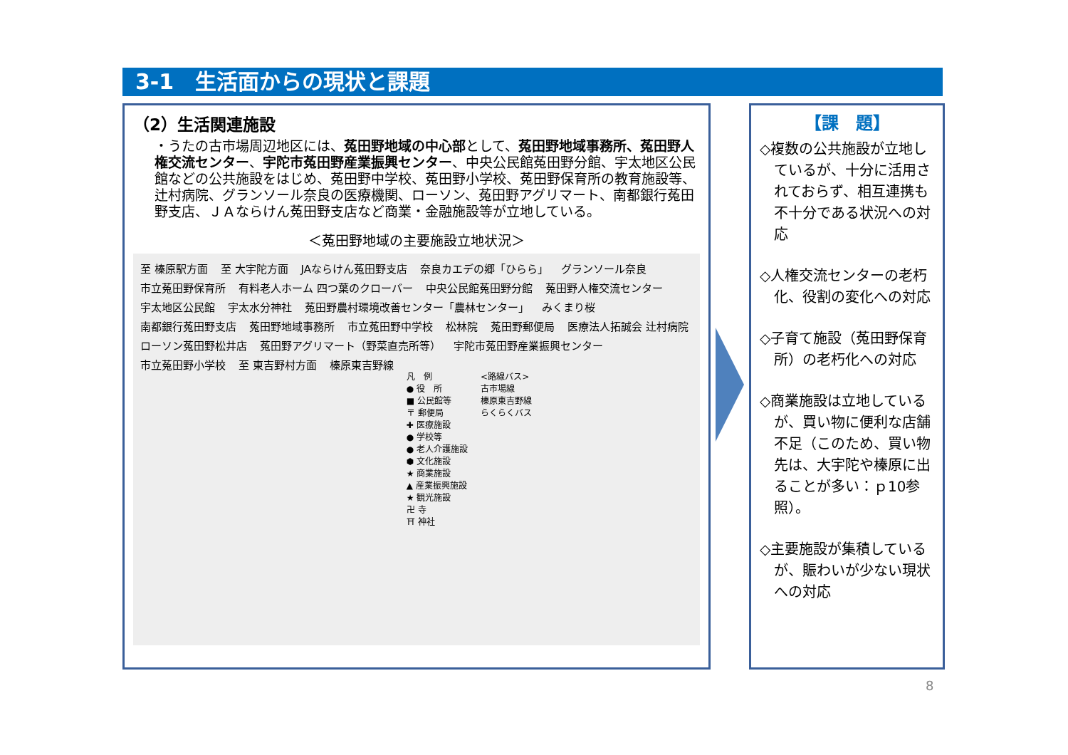3-1　生活面からの現状と課題
（2）生活関連施設
・うたの古市場周辺地区には、菟田野地域の中心部として、菟田野地域事務所、菟田野人権交流センター、宇陀市菟田野産業振興センター、中央公民館菟田野分館、宇太地区公民館などの公共施設をはじめ、菟田野中学校、菟田野小学校、菟田野保育所の教育施設等、辻村病院、グランソール奈良の医療機関、ローソン、菟田野アグリマート、南都銀行菟田野支店、ＪＡならけん菟田野支店など商業・金融施設等が立地している。
＜菟田野地域の主要施設立地状況＞
至 榛原駅方面 至 大宇陀方面 JAならけん菟田野支店 奈良カエデの郷「ひらら」 グランソール奈良 市立菟田野保育所 有料老人ホーム 四つ葉のクローバー 中央公民館菟田野分館 菟田野人権交流センター 宇太地区公民館 宇太水分神社 菟田野農村環境改善センター「農林センター」 みくまり桜 南都銀行菟田野支店 菟田野地域事務所 市立菟田野中学校 松林院 菟田野郵便局 医療法人拓誠会 辻村病院 ローソン菟田野松井店 菟田野アグリマート（野菜直売所等） 宇陀市菟田野産業振興センター 市立菟田野小学校 至 東吉野村方面 榛原東吉野線
凡　例
● 役　所
■ 公民館等
〒 郵便局
✚ 医療施設
● 学校等
● 老人介護施設
⬢ 文化施設
★ 商業施設
▲ 産業振興施設
★ 観光施設
卍 寺
⛩ 神社
<路線バス>
古市場線
榛原東吉野線
らくらくバス
【課　題】
◇複数の公共施設が立地しているが、十分に活用されておらず、相互連携も不十分である状況への対応
◇人権交流センターの老朽化、役割の変化への対応
◇子育て施設（菟田野保育所）の老朽化への対応
◇商業施設は立地しているが、買い物に便利な店舗不足（このため、買い物先は、大宇陀や榛原に出ることが多い：ｐ10参照）。
◇主要施設が集積しているが、賑わいが少ない現状への対応
8